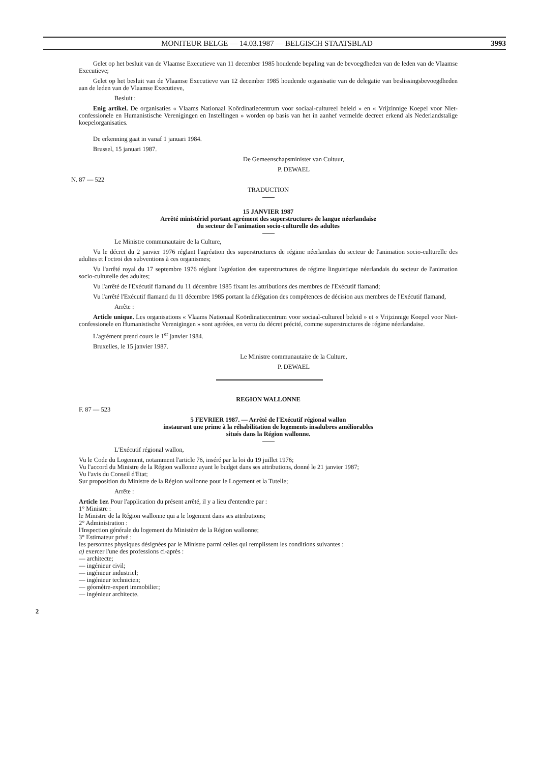MONITEUR BELGE — 14.03.1987 — BELGISCH STAATSBLAD 3993
Gelet op het besluit van de Vlaamse Executieve van 11 december 1985 houdende bepaling van de bevoegdheden van de leden van de Vlaamse Executieve;
Gelet op het besluit van de Vlaamse Executieve van 12 december 1985 houdende organisatie van de delegatie van beslissingsbevoegdheden aan de leden van de Vlaamse Executieve,
Besluit :
Enig artikel. De organisaties « Vlaams Nationaal Koördinatiecentrum voor sociaal-cultureel beleid » en « Vrijzinnige Koepel voor Niet-confessionele en Humanistische Verenigingen en Instellingen » worden op basis van het in aanhef vermelde decreet erkend als Nederlandstalige koepelorganisaties.
De erkenning gaat in vanaf 1 januari 1984.
Brussel, 15 januari 1987.
De Gemeenschapsminister van Cultuur,
P. DEWAEL
N. 87 — 522
TRADUCTION
15 JANVIER 1987
Arrêté ministériel portant agrément des superstructures de langue néerlandaise
du secteur de l'animation socio-culturelle des adultes
Le Ministre communautaire de la Culture,
Vu le décret du 2 janvier 1976 réglant l'agréation des superstructures de régime néerlandais du secteur de l'animation socio-culturelle des adultes et l'octroi des subventions à ces organismes;
Vu l'arrêté royal du 17 septembre 1976 réglant l'agréation des superstructures de régime linguistique néerlandais du secteur de l'animation socio-culturelle des adultes;
Vu l'arrêté de l'Exécutif flamand du 11 décembre 1985 fixant les attributions des membres de l'Exécutif flamand;
Vu l'arrêté l'Exécutif flamand du 11 décembre 1985 portant la délégation des compétences de décision aux membres de l'Exécutif flamand,
Arrête :
Article unique. Les organisations « Vlaams Nationaal Koördinatiecentrum voor sociaal-cultureel beleid » et « Vrijzinnige Koepel voor Niet-confessionele en Humanistische Verenigingen » sont agréées, en vertu du décret précité, comme superstructures de régime néerlandaise.
L'agrément prend cours le 1<sup>er</sup> janvier 1984.
Bruxelles, le 15 janvier 1987.
Le Ministre communautaire de la Culture,
P. DEWAEL
REGION WALLONNE
F. 87 — 523
5 FEVRIER 1987. — Arrêté de l'Exécutif régional wallon
instaurant une prime à la réhabilitation de logements insalubres améliorables
situés dans la Région wallonne.
L'Exécutif régional wallon,
Vu le Code du Logement, notamment l'article 76, inséré par la loi du 19 juillet 1976;
Vu l'accord du Ministre de la Région wallonne ayant le budget dans ses attributions, donné le 21 janvier 1987;
Vu l'avis du Conseil d'Etat;
Sur proposition du Ministre de la Région wallonne pour le Logement et la Tutelle;
Arrête :
Article 1er. Pour l'application du présent arrêté, il y a lieu d'entendre par :
1° Ministre :
le Ministre de la Région wallonne qui a le logement dans ses attributions;
2° Administration :
l'Inspection générale du logement du Ministère de la Région wallonne;
3° Estimateur privé :
les personnes physiques désignées par le Ministre parmi celles qui remplissent les conditions suivantes :
a) exercer l'une des professions ci-après :
— architecte;
— ingénieur civil;
— ingénieur industriel;
— ingénieur technicien;
— géomètre-expert immobilier;
— ingénieur architecte.
2